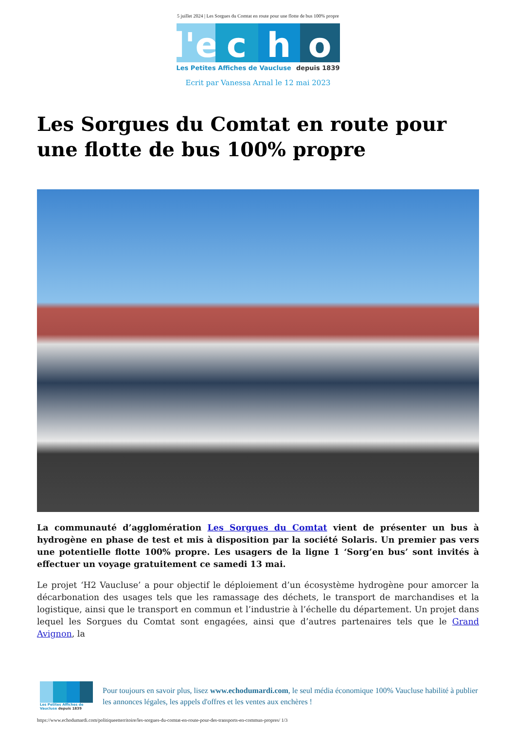5 juillet 2024 | Les Sorgues du Comtat en route pour une flotte de bus 100% propre
l'e
c h o
Les Petites Affiches de Vaucluse depuis 1839
Ecrit par Vanessa Arnal le 12 mai 2023
Les Sorgues du Comtat en route pour une flotte de bus 100% propre
La communauté d’agglomération Les Sorgues du Comtat vient de présenter un bus à hydrogène en phase de test et mis à disposition par la société Solaris. Un premier pas vers une potentielle flotte 100% propre. Les usagers de la ligne 1 ‘Sorg’en bus’ sont invités à effectuer un voyage gratuitement ce samedi 13 mai.
Le projet ‘H2 Vaucluse’ a pour objectif le déploiement d’un écosystème hydrogène pour amorcer la décarbonation des usages tels que les ramassage des déchets, le transport de marchandises et la logistique, ainsi que le transport en commun et l’industrie à l’échelle du département. Un projet dans lequel les Sorgues du Comtat sont engagées, ainsi que d’autres partenaires tels que le Grand Avignon, la
Les Petites Affiches de Vaucluse depuis 1839
Pour toujours en savoir plus, lisez www.echodumardi.com, le seul média économique 100% Vaucluse habilité à publier les annonces légales, les appels d'offres et les ventes aux enchères !
https://www.echodumardi.com/politiqueetterritoire/les-sorgues-du-comtat-en-route-pour-des-transports-en-commun-propres/ 1/3